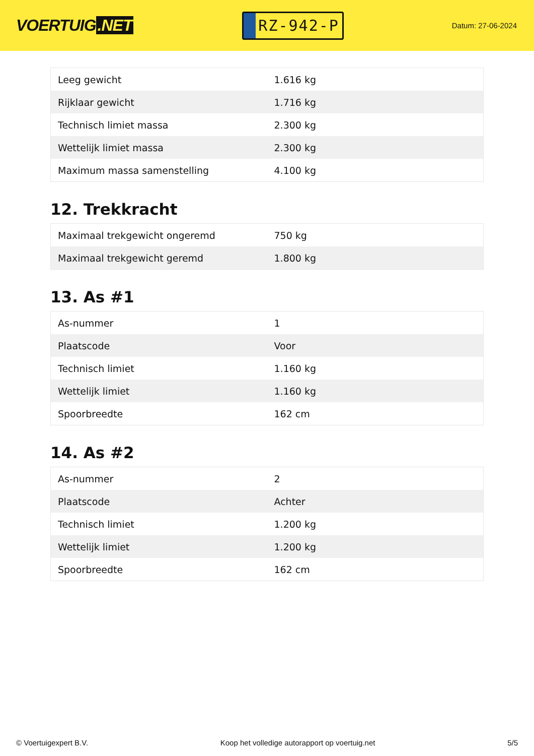VOERTUIG.NET
RZ-942-P
Datum: 27-06-2024
| Leeg gewicht | 1.616 kg |
| Rijklaar gewicht | 1.716 kg |
| Technisch limiet massa | 2.300 kg |
| Wettelijk limiet massa | 2.300 kg |
| Maximum massa samenstelling | 4.100 kg |
12. Trekkracht
| Maximaal trekgewicht ongeremd | 750 kg |
| Maximaal trekgewicht geremd | 1.800 kg |
13. As #1
| As-nummer | 1 |
| Plaatscode | Voor |
| Technisch limiet | 1.160 kg |
| Wettelijk limiet | 1.160 kg |
| Spoorbreedte | 162 cm |
14. As #2
| As-nummer | 2 |
| Plaatscode | Achter |
| Technisch limiet | 1.200 kg |
| Wettelijk limiet | 1.200 kg |
| Spoorbreedte | 162 cm |
© Voertuigexpert B.V. Koop het volledige autorapport op voertuig.net 5/5